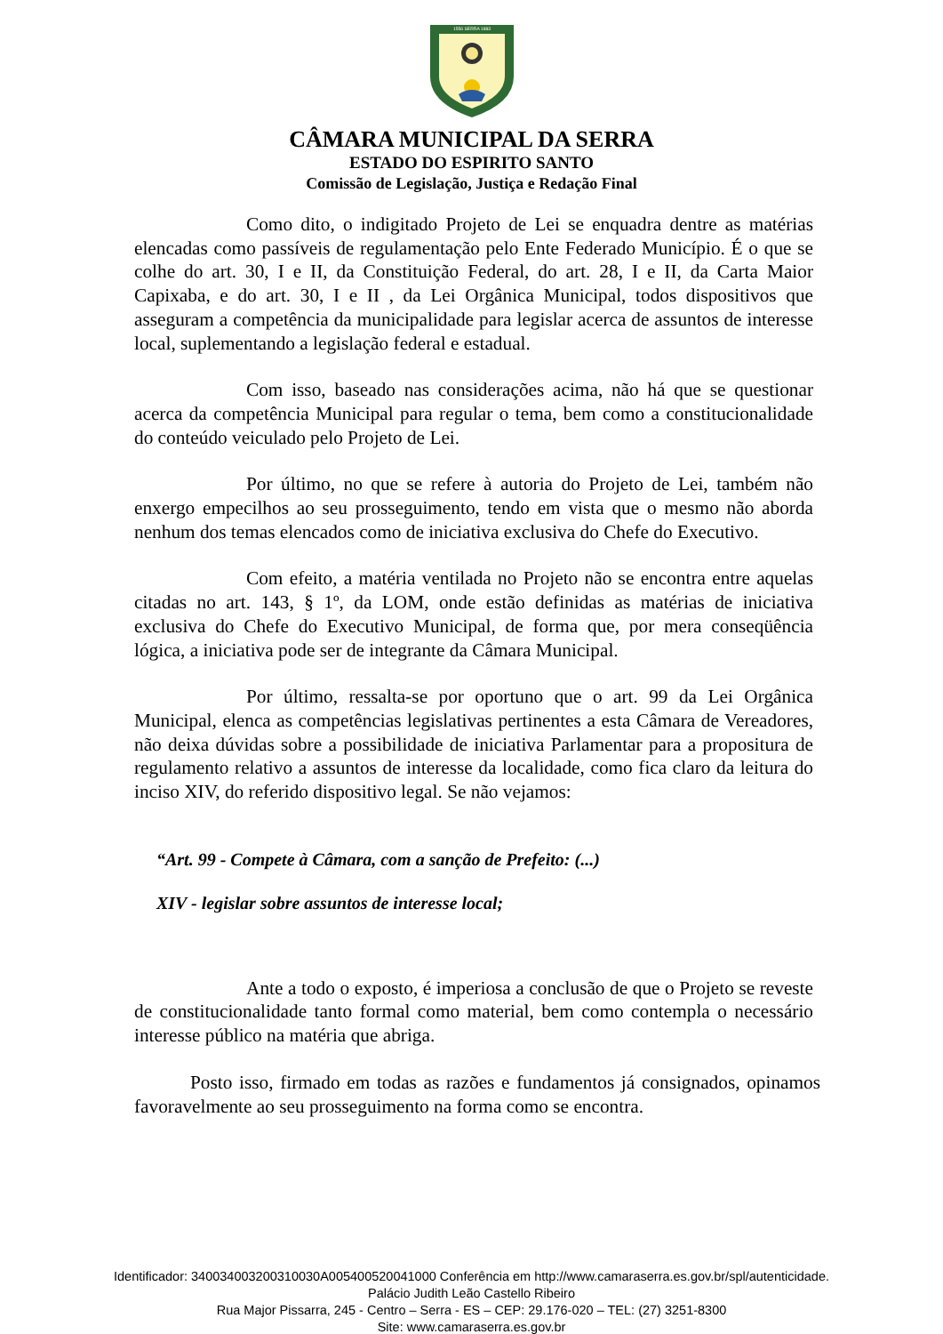1556 SERRA 1883
CÂMARA MUNICIPAL DA SERRA
ESTADO DO ESPIRITO SANTO
Comissão de Legislação, Justiça e Redação Final
Como dito, o indigitado Projeto de Lei se enquadra dentre as matérias elencadas como passíveis de regulamentação pelo Ente Federado Município. É o que se colhe do art. 30, I e II, da Constituição Federal, do art. 28, I e II, da Carta Maior Capixaba, e do art. 30, I e II , da Lei Orgânica Municipal, todos dispositivos que asseguram a competência da municipalidade para legislar acerca de assuntos de interesse local, suplementando a legislação federal e estadual.
Com isso, baseado nas considerações acima, não há que se questionar acerca da competência Municipal para regular o tema, bem como a constitucionalidade do conteúdo veiculado pelo Projeto de Lei.
Por último, no que se refere à autoria do Projeto de Lei, também não enxergo empecilhos ao seu prosseguimento, tendo em vista que o mesmo não aborda nenhum dos temas elencados como de iniciativa exclusiva do Chefe do Executivo.
Com efeito, a matéria ventilada no Projeto não se encontra entre aquelas citadas no art. 143, § 1º, da LOM, onde estão definidas as matérias de iniciativa exclusiva do Chefe do Executivo Municipal, de forma que, por mera conseqüência lógica, a iniciativa pode ser de integrante da Câmara Municipal.
Por último, ressalta-se por oportuno que o art. 99 da Lei Orgânica Municipal, elenca as competências legislativas pertinentes a esta Câmara de Vereadores, não deixa dúvidas sobre a possibilidade de iniciativa Parlamentar para a propositura de regulamento relativo a assuntos de interesse da localidade, como fica claro da leitura do inciso XIV, do referido dispositivo legal. Se não vejamos:
“Art. 99 - Compete à Câmara, com a sanção de Prefeito: (...)
XIV - legislar sobre assuntos de interesse local;
Ante a todo o exposto, é imperiosa a conclusão de que o Projeto se reveste de constitucionalidade tanto formal como material, bem como contempla o necessário interesse público na matéria que abriga.
Posto isso, firmado em todas as razões e fundamentos já consignados, opinamos favoravelmente ao seu prosseguimento na forma como se encontra.
Identificador: 340034003200310030A005400520041000 Conferência em http://www.camaraserra.es.gov.br/spl/autenticidade.
Palácio Judith Leão Castello Ribeiro
Rua Major Pissarra, 245 - Centro – Serra - ES – CEP: 29.176-020 – TEL: (27) 3251-8300
Site: www.camaraserra.es.gov.br